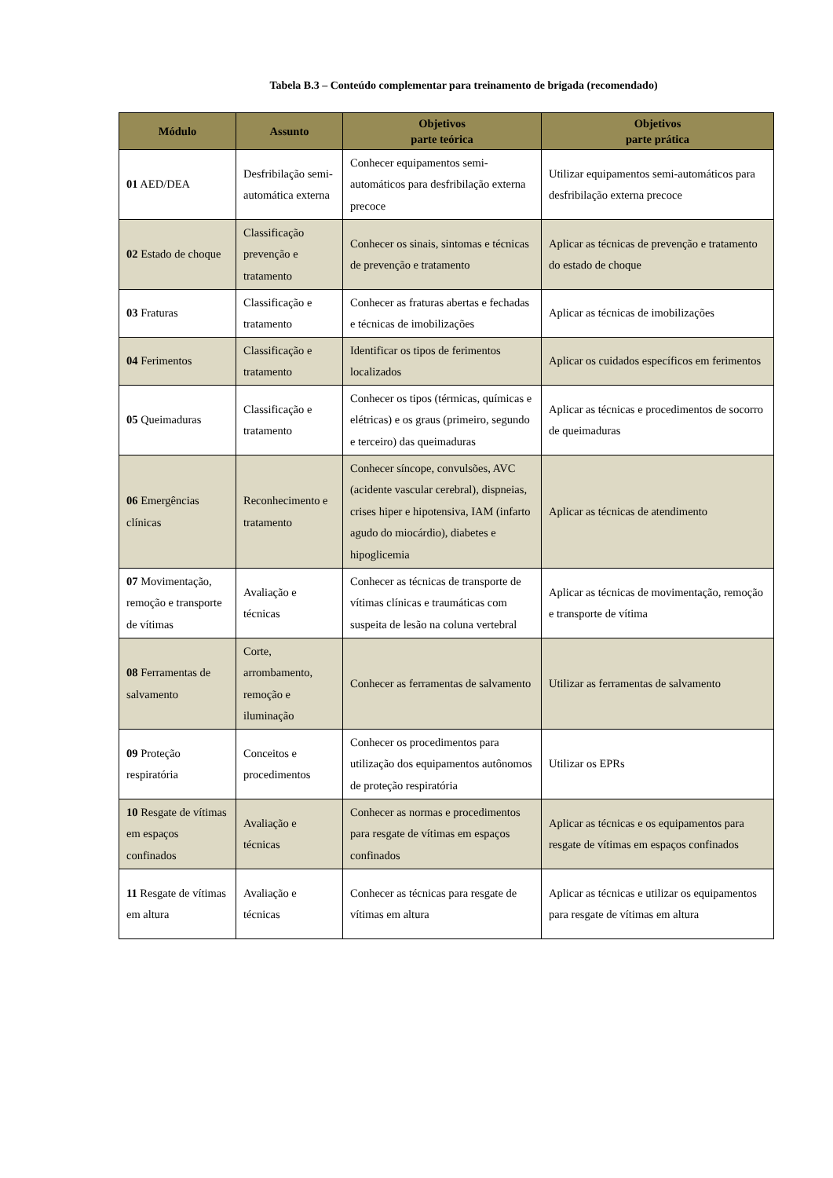Tabela B.3 – Conteúdo complementar para treinamento de brigada (recomendado)
| Módulo | Assunto | Objetivos parte teórica | Objetivos parte prática |
| --- | --- | --- | --- |
| 01 AED/DEA | Desfribilação semi-automática externa | Conhecer equipamentos semi-automáticos para desfribilação externa precoce | Utilizar equipamentos semi-automáticos para desfribilação externa precoce |
| 02 Estado de choque | Classificação prevenção e tratamento | Conhecer os sinais, sintomas e técnicas de prevenção e tratamento | Aplicar as técnicas de prevenção e tratamento do estado de choque |
| 03 Fraturas | Classificação e tratamento | Conhecer as fraturas abertas e fechadas e técnicas de imobilizações | Aplicar as técnicas de imobilizações |
| 04 Ferimentos | Classificação e tratamento | Identificar os tipos de ferimentos localizados | Aplicar os cuidados específicos em ferimentos |
| 05 Queimaduras | Classificação e tratamento | Conhecer os tipos (térmicas, químicas e elétricas) e os graus (primeiro, segundo e terceiro) das queimaduras | Aplicar as técnicas e procedimentos de socorro de queimaduras |
| 06 Emergências clínicas | Reconhecimento e tratamento | Conhecer síncope, convulsões, AVC (acidente vascular cerebral), dispneias, crises hiper e hipotensiva, IAM (infarto agudo do miocárdio), diabetes e hipoglicemia | Aplicar as técnicas de atendimento |
| 07 Movimentação, remoção e transporte de vítimas | Avaliação e técnicas | Conhecer as técnicas de transporte de vítimas clínicas e traumáticas com suspeita de lesão na coluna vertebral | Aplicar as técnicas de movimentação, remoção e transporte de vítima |
| 08 Ferramentas de salvamento | Corte, arrombamento, remoção e iluminação | Conhecer as ferramentas de salvamento | Utilizar as ferramentas de salvamento |
| 09 Proteção respiratória | Conceitos e procedimentos | Conhecer os procedimentos para utilização dos equipamentos autônomos de proteção respiratória | Utilizar os EPRs |
| 10 Resgate de vítimas em espaços confinados | Avaliação e técnicas | Conhecer as normas e procedimentos para resgate de vítimas em espaços confinados | Aplicar as técnicas e os equipamentos para resgate de vítimas em espaços confinados |
| 11 Resgate de vítimas em altura | Avaliação e técnicas | Conhecer as técnicas para resgate de vítimas em altura | Aplicar as técnicas e utilizar os equipamentos para resgate de vítimas em altura |